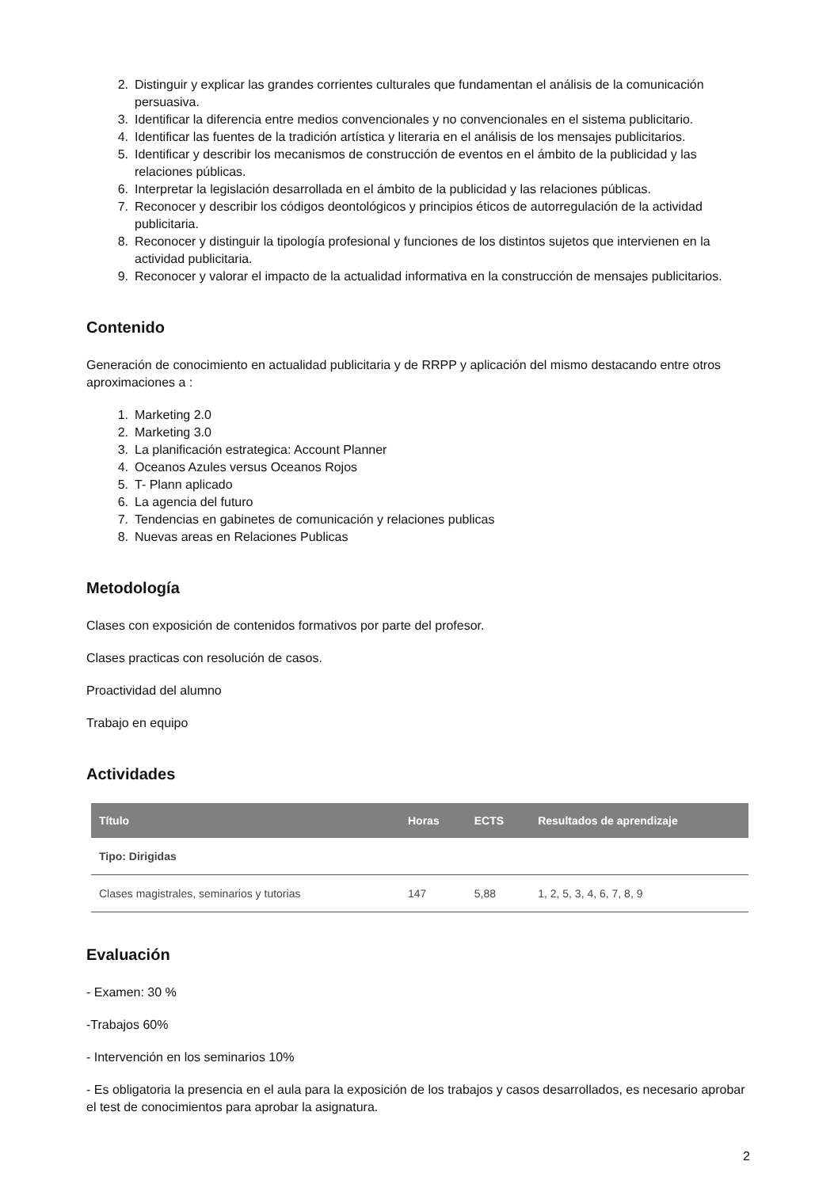2. Distinguir y explicar las grandes corrientes culturales que fundamentan el análisis de la comunicación persuasiva.
3. Identificar la diferencia entre medios convencionales y no convencionales en el sistema publicitario.
4. Identificar las fuentes de la tradición artística y literaria en el análisis de los mensajes publicitarios.
5. Identificar y describir los mecanismos de construcción de eventos en el ámbito de la publicidad y las relaciones públicas.
6. Interpretar la legislación desarrollada en el ámbito de la publicidad y las relaciones públicas.
7. Reconocer y describir los códigos deontológicos y principios éticos de autorregulación de la actividad publicitaria.
8. Reconocer y distinguir la tipología profesional y funciones de los distintos sujetos que intervienen en la actividad publicitaria.
9. Reconocer y valorar el impacto de la actualidad informativa en la construcción de mensajes publicitarios.
Contenido
Generación de conocimiento en actualidad publicitaria y de RRPP y aplicación del mismo destacando entre otros aproximaciones a :
1. Marketing 2.0
2. Marketing 3.0
3. La planificación estrategica: Account Planner
4. Oceanos Azules versus Oceanos Rojos
5. T- Plann aplicado
6. La agencia del futuro
7. Tendencias en gabinetes de comunicación y relaciones publicas
8. Nuevas areas en Relaciones Publicas
Metodología
Clases con exposición de contenidos formativos por parte del profesor.
Clases practicas con resolución de casos.
Proactividad del alumno
Trabajo en equipo
Actividades
| Título | Horas | ECTS | Resultados de aprendizaje |
| --- | --- | --- | --- |
| Tipo: Dirigidas | | | |
| Clases magistrales, seminarios y tutorias | 147 | 5,88 | 1, 2, 5, 3, 4, 6, 7, 8, 9 |
Evaluación
- Examen: 30 %
-Trabajos 60%
- Intervención en los seminarios 10%
- Es obligatoria la presencia en el aula para la exposición de los trabajos y casos desarrollados, es necesario aprobar el test de conocimientos para aprobar la asignatura.
2